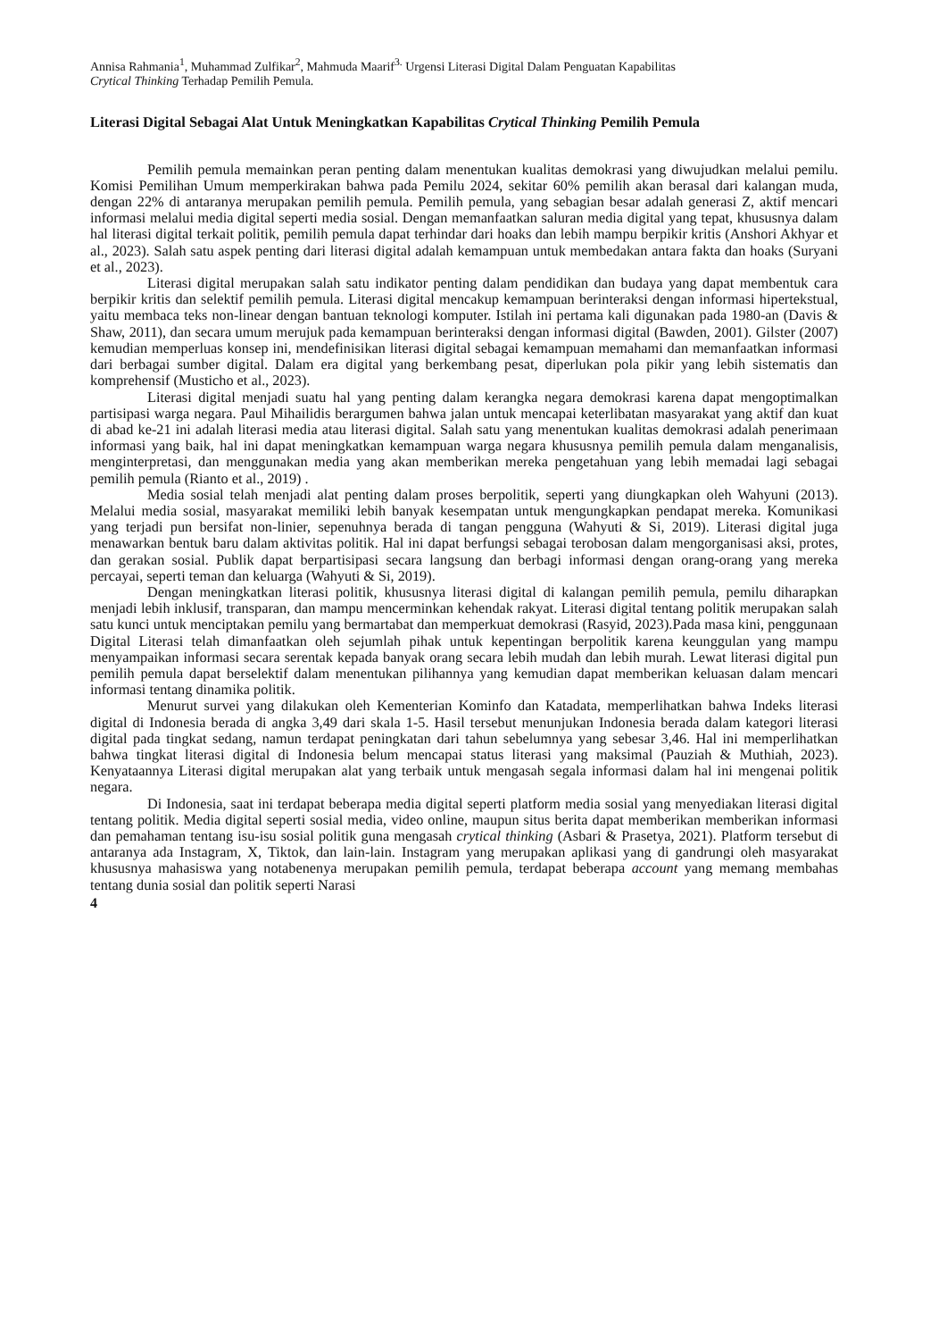Annisa Rahmania<sup>1</sup>, Muhammad Zulfikar<sup>2</sup>, Mahmuda Maarif<sup>3.</sup> Urgensi Literasi Digital Dalam Penguatan Kapabilitas
Crytical Thinking Terhadap Pemilih Pemula.
Literasi Digital Sebagai Alat Untuk Meningkatkan Kapabilitas Crytical Thinking Pemilih Pemula
Pemilih pemula memainkan peran penting dalam menentukan kualitas demokrasi yang diwujudkan melalui pemilu. Komisi Pemilihan Umum memperkirakan bahwa pada Pemilu 2024, sekitar 60% pemilih akan berasal dari kalangan muda, dengan 22% di antaranya merupakan pemilih pemula. Pemilih pemula, yang sebagian besar adalah generasi Z, aktif mencari informasi melalui media digital seperti media sosial. Dengan memanfaatkan saluran media digital yang tepat, khususnya dalam hal literasi digital terkait politik, pemilih pemula dapat terhindar dari hoaks dan lebih mampu berpikir kritis (Anshori Akhyar et al., 2023). Salah satu aspek penting dari literasi digital adalah kemampuan untuk membedakan antara fakta dan hoaks (Suryani et al., 2023).
Literasi digital merupakan salah satu indikator penting dalam pendidikan dan budaya yang dapat membentuk cara berpikir kritis dan selektif pemilih pemula. Literasi digital mencakup kemampuan berinteraksi dengan informasi hipertekstual, yaitu membaca teks non-linear dengan bantuan teknologi komputer. Istilah ini pertama kali digunakan pada 1980-an (Davis & Shaw, 2011), dan secara umum merujuk pada kemampuan berinteraksi dengan informasi digital (Bawden, 2001). Gilster (2007) kemudian memperluas konsep ini, mendefinisikan literasi digital sebagai kemampuan memahami dan memanfaatkan informasi dari berbagai sumber digital. Dalam era digital yang berkembang pesat, diperlukan pola pikir yang lebih sistematis dan komprehensif (Musticho et al., 2023).
Literasi digital menjadi suatu hal yang penting dalam kerangka negara demokrasi karena dapat mengoptimalkan partisipasi warga negara. Paul Mihailidis berargumen bahwa jalan untuk mencapai keterlibatan masyarakat yang aktif dan kuat di abad ke-21 ini adalah literasi media atau literasi digital. Salah satu yang menentukan kualitas demokrasi adalah penerimaan informasi yang baik, hal ini dapat meningkatkan kemampuan warga negara khususnya pemilih pemula dalam menganalisis, menginterpretasi, dan menggunakan media yang akan memberikan mereka pengetahuan yang lebih memadai lagi sebagai pemilih pemula (Rianto et al., 2019) .
Media sosial telah menjadi alat penting dalam proses berpolitik, seperti yang diungkapkan oleh Wahyuni (2013). Melalui media sosial, masyarakat memiliki lebih banyak kesempatan untuk mengungkapkan pendapat mereka. Komunikasi yang terjadi pun bersifat non-linier, sepenuhnya berada di tangan pengguna (Wahyuti & Si, 2019). Literasi digital juga menawarkan bentuk baru dalam aktivitas politik. Hal ini dapat berfungsi sebagai terobosan dalam mengorganisasi aksi, protes, dan gerakan sosial. Publik dapat berpartisipasi secara langsung dan berbagi informasi dengan orang-orang yang mereka percayai, seperti teman dan keluarga (Wahyuti & Si, 2019).
Dengan meningkatkan literasi politik, khususnya literasi digital di kalangan pemilih pemula, pemilu diharapkan menjadi lebih inklusif, transparan, dan mampu mencerminkan kehendak rakyat. Literasi digital tentang politik merupakan salah satu kunci untuk menciptakan pemilu yang bermartabat dan memperkuat demokrasi (Rasyid, 2023).Pada masa kini, penggunaan Digital Literasi telah dimanfaatkan oleh sejumlah pihak untuk kepentingan berpolitik karena keunggulan yang mampu menyampaikan informasi secara serentak kepada banyak orang secara lebih mudah dan lebih murah. Lewat literasi digital pun pemilih pemula dapat berselektif dalam menentukan pilihannya yang kemudian dapat memberikan keluasan dalam mencari informasi tentang dinamika politik.
Menurut survei yang dilakukan oleh Kementerian Kominfo dan Katadata, memperlihatkan bahwa Indeks literasi digital di Indonesia berada di angka 3,49 dari skala 1-5. Hasil tersebut menunjukan Indonesia berada dalam kategori literasi digital pada tingkat sedang, namun terdapat peningkatan dari tahun sebelumnya yang sebesar 3,46. Hal ini memperlihatkan bahwa tingkat literasi digital di Indonesia belum mencapai status literasi yang maksimal (Pauziah & Muthiah, 2023). Kenyataannya Literasi digital merupakan alat yang terbaik untuk mengasah segala informasi dalam hal ini mengenai politik negara.
Di Indonesia, saat ini terdapat beberapa media digital seperti platform media sosial yang menyediakan literasi digital tentang politik. Media digital seperti sosial media, video online, maupun situs berita dapat memberikan memberikan informasi dan pemahaman tentang isu-isu sosial politik guna mengasah crytical thinking (Asbari & Prasetya, 2021). Platform tersebut di antaranya ada Instagram, X, Tiktok, dan lain-lain. Instagram yang merupakan aplikasi yang di gandrungi oleh masyarakat khususnya mahasiswa yang notabenenya merupakan pemilih pemula, terdapat beberapa account yang memang membahas tentang dunia sosial dan politik seperti Narasi
4